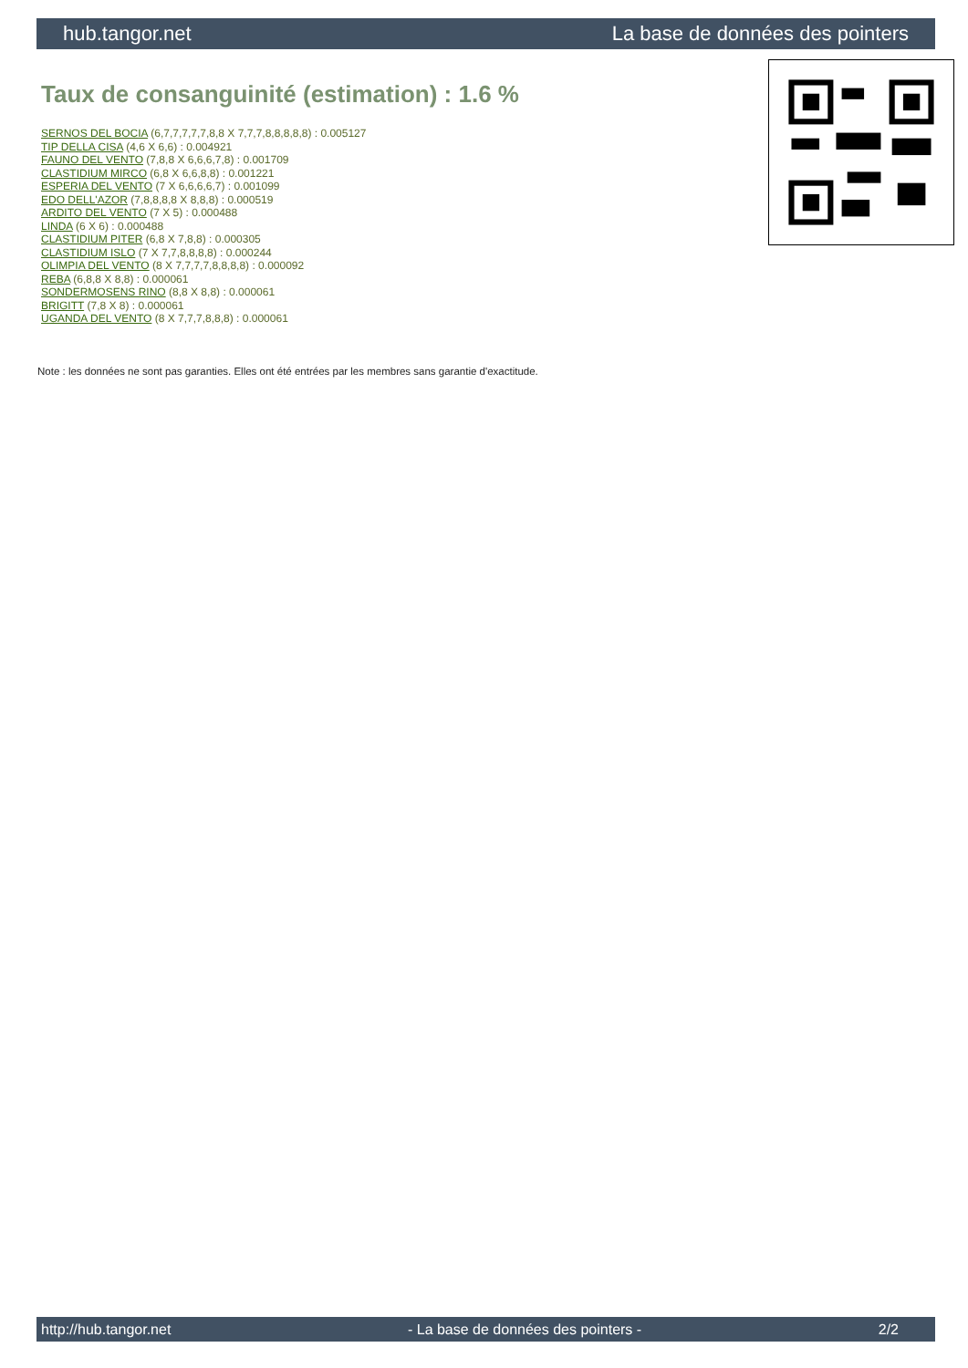hub.tangor.net La base de données des pointers
Taux de consanguinité (estimation) : 1.6 %
SERNOS DEL BOCIA (6,7,7,7,7,7,8,8 X 7,7,7,8,8,8,8,8) : 0.005127
TIP DELLA CISA (4,6 X 6,6) : 0.004921
FAUNO DEL VENTO (7,8,8 X 6,6,6,7,8) : 0.001709
CLASTIDIUM MIRCO (6,8 X 6,6,8,8) : 0.001221
ESPERIA DEL VENTO (7 X 6,6,6,6,7) : 0.001099
EDO DELL'AZOR (7,8,8,8,8 X 8,8,8) : 0.000519
ARDITO DEL VENTO (7 X 5) : 0.000488
LINDA (6 X 6) : 0.000488
CLASTIDIUM PITER (6,8 X 7,8,8) : 0.000305
CLASTIDIUM ISLO (7 X 7,7,8,8,8,8) : 0.000244
OLIMPIA DEL VENTO (8 X 7,7,7,7,8,8,8,8) : 0.000092
REBA (6,8,8 X 8,8) : 0.000061
SONDERMOSENS RINO (8,8 X 8,8) : 0.000061
BRIGITT (7,8 X 8) : 0.000061
UGANDA DEL VENTO (8 X 7,7,7,8,8,8) : 0.000061
Note : les données ne sont pas garanties. Elles ont été entrées par les membres sans garantie d'exactitude.
http://hub.tangor.net - La base de données des pointers - 2/2